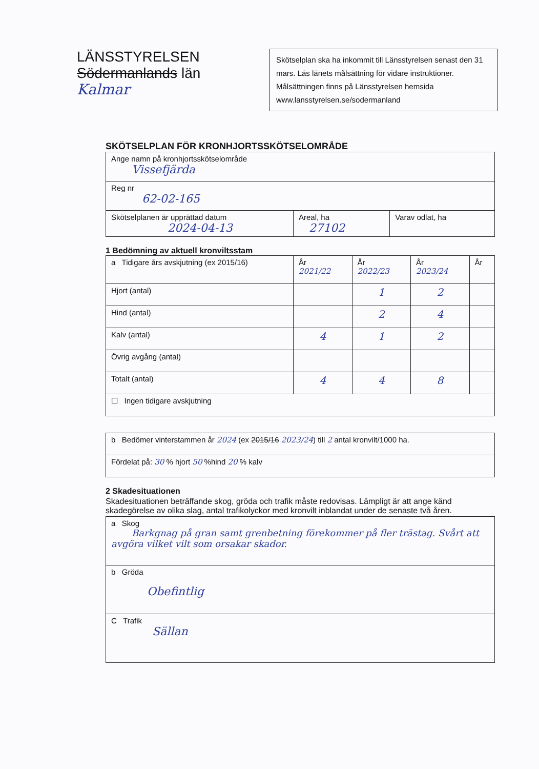LÄNSSTYRELSEN
Södermanlands län
Kalmar
Skötselplan ska ha inkommit till Länsstyrelsen senast den 31 mars. Läs länets målsättning för vidare instruktioner. Målsättningen finns på Länsstyrelsen hemsida www.lansstyrelsen.se/sodermanland
SKÖTSELPLAN FÖR KRONHJORTSSKÖTSELOMRÅDE
| Ange namn på kronhjortsskötselområde Vissefjärda | | |
| Reg nr 62-02-165 | | |
| Skötselplanen är upprättad datum 2024-04-13 | Areal, ha 27102 | Varav odlat, ha |
1 Bedömning av aktuell kronviltsstam
| a Tidigare års avskjutning (ex 2015/16) | År 2021/22 | År 2022/23 | År 2023/24 | År |
| Hjort (antal) | | 1 | 2 | |
| Hind (antal) | | 2 | 4 | |
| Kalv (antal) | 4 | 1 | 2 | |
| Övrig avgång (antal) | | | | |
| Totalt (antal) | 4 | 4 | 8 | |
| ☐ Ingen tidigare avskjutning | | | | |
| b Bedömer vinterstammen år 2024 (ex 2015/16 2023/24 ) till 2 antal kronvilt/1000 ha. |
| Fördelat på: 30 % hjort 50 %hind 20 % kalv |
2 Skadesituationen
Skadesituationen beträffande skog, gröda och trafik måste redovisas. Lämpligt är att ange känd skadegörelse av olika slag, antal trafikolyckor med kronvilt inblandat under de senaste två åren.
| a Skog Barkgnag på gran samt grenbetning förekommer på fler trästag. Svårt att avgöra vilket vilt som orsakar skador. |
| b Gröda Obefintlig |
| C Trafik Sällan |